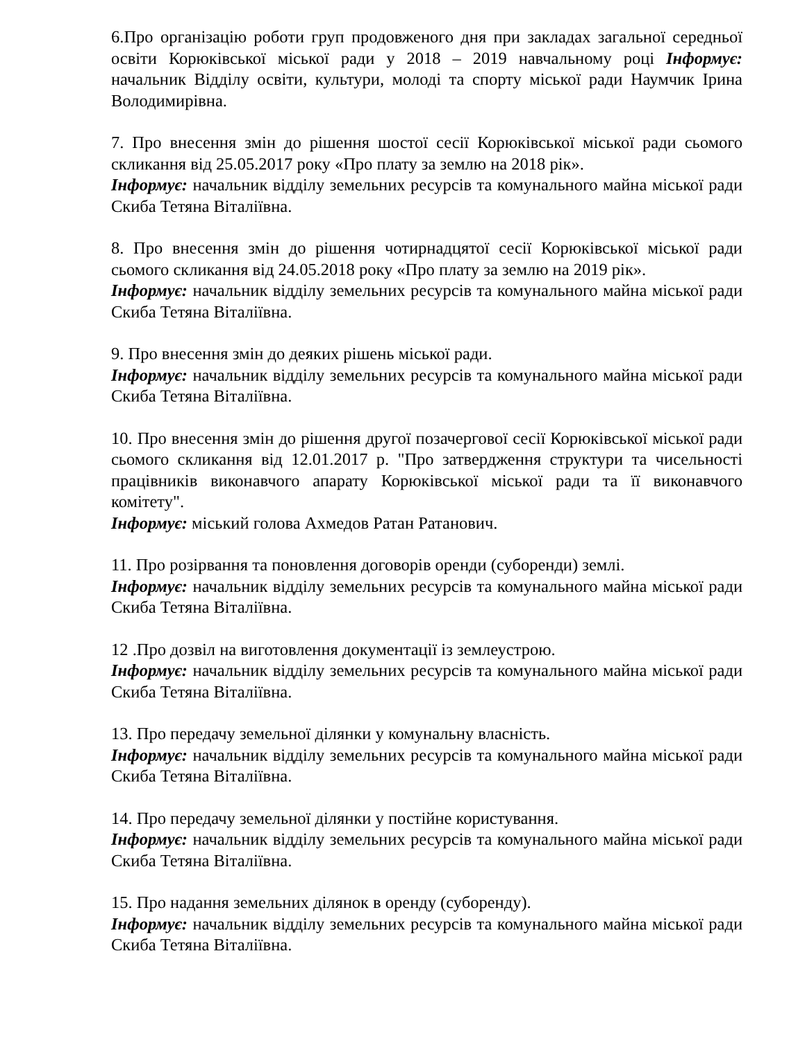6.Про організацію роботи груп продовженого дня при закладах загальної середньої освіти Корюківської міської ради у 2018 – 2019 навчальному році Інформує: начальник Відділу освіти, культури, молоді та спорту міської ради Наумчик Ірина Володимирівна.
7. Про внесення змін до рішення шостої сесії Корюківської міської ради сьомого скликання від 25.05.2017 року «Про плату за землю на 2018 рік».
Інформує: начальник відділу земельних ресурсів та комунального майна міської ради Скиба Тетяна Віталіївна.
8. Про внесення змін до рішення чотирнадцятої сесії Корюківської міської ради сьомого скликання від 24.05.2018 року «Про плату за землю на 2019 рік».
Інформує: начальник відділу земельних ресурсів та комунального майна міської ради Скиба Тетяна Віталіївна.
9. Про внесення змін до деяких рішень міської ради.
Інформує: начальник відділу земельних ресурсів та комунального майна міської ради Скиба Тетяна Віталіївна.
10. Про внесення змін до рішення другої позачергової сесії Корюківської міської ради сьомого скликання від 12.01.2017 р. "Про затвердження структури та чисельності працівників виконавчого апарату Корюківської міської ради та її виконавчого комітету".
Інформує: міський голова Ахмедов Ратан Ратанович.
11. Про розірвання та поновлення договорів оренди (суборенди) землі.
Інформує: начальник відділу земельних ресурсів та комунального майна міської ради Скиба Тетяна Віталіївна.
12 .Про дозвіл на виготовлення документації із землеустрою.
Інформує: начальник відділу земельних ресурсів та комунального майна міської ради Скиба Тетяна Віталіївна.
13. Про передачу земельної ділянки у комунальну власність.
Інформує: начальник відділу земельних ресурсів та комунального майна міської ради Скиба Тетяна Віталіївна.
14. Про передачу земельної ділянки у постійне користування.
Інформує: начальник відділу земельних ресурсів та комунального майна міської ради Скиба Тетяна Віталіївна.
15. Про надання земельних ділянок в оренду (суборенду).
Інформує: начальник відділу земельних ресурсів та комунального майна міської ради Скиба Тетяна Віталіївна.